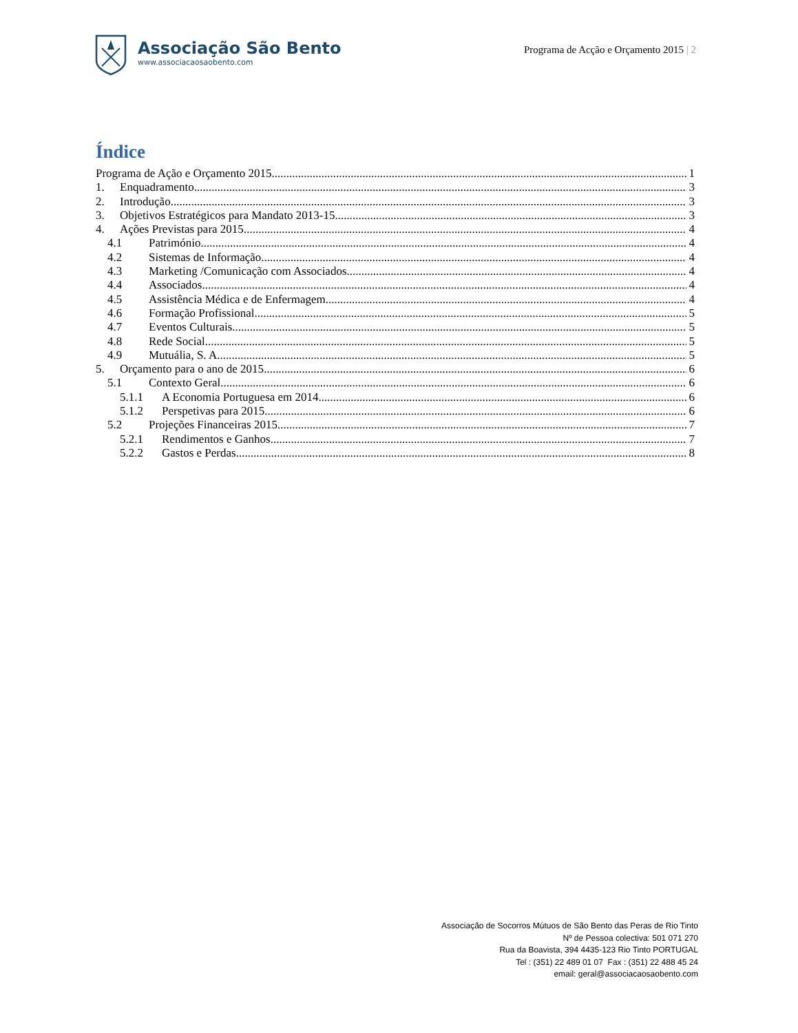Associação São Bento
www.associacaosaobento.com
Programa de Acção e Orçamento 2015 | 2
Índice
Programa de Ação e Orçamento 2015 1
1. Enquadramento 3
2. Introdução 3
3. Objetivos Estratégicos para Mandato 2013-15 3
4. Ações Previstas para 2015 4
4.1 Património 4
4.2 Sistemas de Informação 4
4.3 Marketing /Comunicação com Associados 4
4.4 Associados 4
4.5 Assistência Médica e de Enfermagem 4
4.6 Formação Profissional 5
4.7 Eventos Culturais 5
4.8 Rede Social 5
4.9 Mutuália, S. A. 5
5. Orçamento para o ano de 2015 6
5.1 Contexto Geral 6
5.1.1 A Economia Portuguesa em 2014 6
5.1.2 Perspetivas para 2015 6
5.2 Projeções Financeiras 2015 7
5.2.1 Rendimentos e Ganhos 7
5.2.2 Gastos e Perdas 8
Associação de Socorros Mútuos de São Bento das Peras de Rio Tinto
Nº de Pessoa colectiva: 501 071 270
Rua da Boavista, 394 4435-123 Rio Tinto PORTUGAL
Tel : (351) 22 489 01 07 Fax : (351) 22 488 45 24
email: geral@associacaosaobento.com